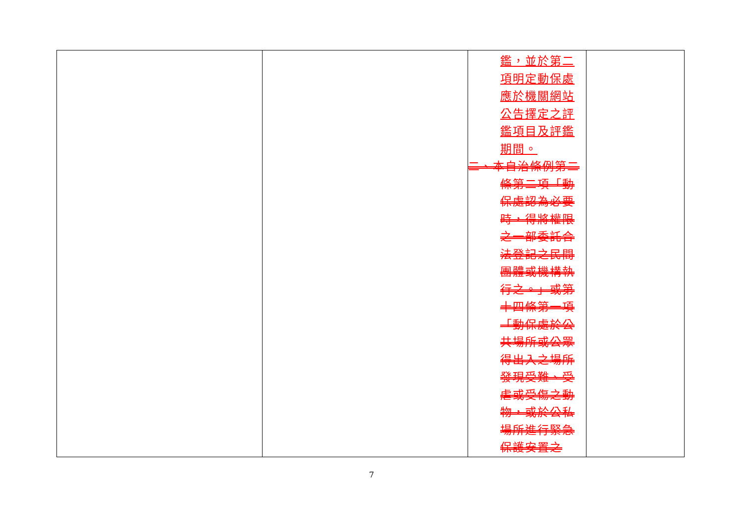| | | 鑑，並於第二項明定動保處應於機關網站公告擇定之評鑑項目及評鑑期間。 二、本自治條例第二條第二項「動保處認為必要時，得將權限之一部委託合法登記之民間團體或機構執行之。」或第十四條第一項「動保處於公共場所或公眾得出入之場所發現受難、受虐或受傷之動物，或於公私場所進行緊急保護安置之 | |
7